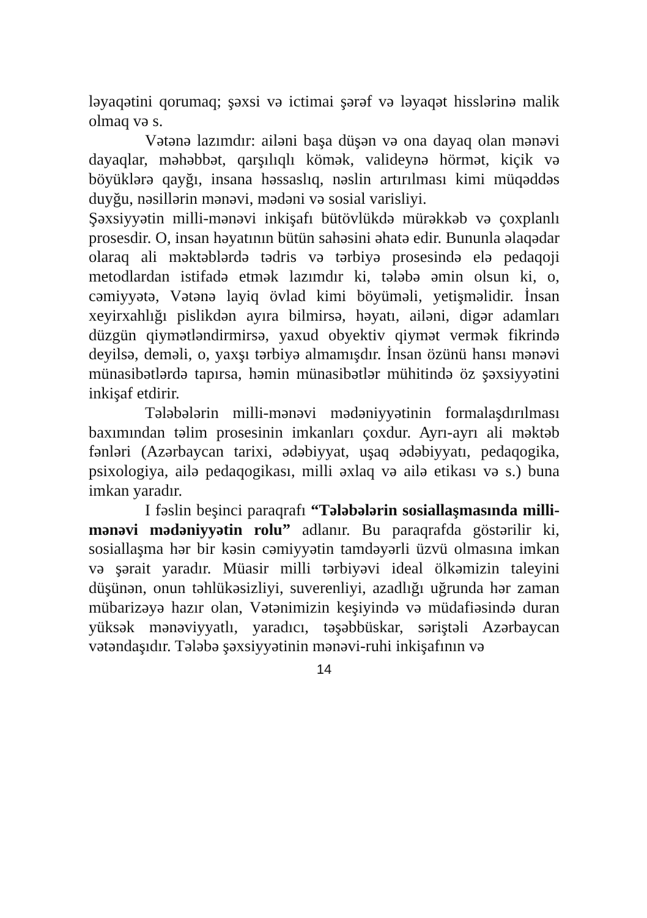ləyaqətini qorumaq; şəxsi və ictimai şərəf və ləyaqət hisslərinə malik olmaq və s.
Vətənə lazımdır: ailəni başa düşən və ona dayaq olan mənəvi dayaqlar, məhəbbət, qarşılıqlı kömək, valideynə hörmət, kiçik və böyüklərə qayğı, insana həssaslıq, nəslin artırılması kimi müqəddəs duyğu, nəsillərin mənəvi, mədəni və sosial varisliyi.
Şəxsiyyətin milli-mənəvi inkişafı bütövlükdə mürəkkəb və çoxplanlı prosesdir. O, insan həyatının bütün sahəsini əhatə edir. Bununla əlaqədar olaraq ali məktəblərdə tədris və tərbiyə prosesində elə pedaqoji metodlardan istifadə etmək lazımdır ki, tələbə əmin olsun ki, o, cəmiyyətə, Vətənə layiq övlad kimi böyüməli, yetişməlidir. İnsan xeyirxahlığı pislikdən ayıra bilmirsə, həyatı, ailəni, digər adamları düzgün qiymətləndirmirsə, yaxud obyektiv qiymət vermək fikrində deyilsə, deməli, o, yaxşı tərbiyə almamışdır. İnsan özünü hansı mənəvi münasibətlərdə tapırsa, həmin münasibətlər mühitində öz şəxsiyyətini inkişaf etdirir.
Tələbələrin milli-mənəvi mədəniyyətinin formalaşdırılması baxımından təlim prosesinin imkanları çoxdur. Ayrı-ayrı ali məktəb fənləri (Azərbaycan tarixi, ədəbiyyat, uşaq ədəbiyyatı, pedaqogika, psixologiya, ailə pedaqogikası, milli əxlaq və ailə etikası və s.) buna imkan yaradır.
I fəslin beşinci paraqrafı “Tələbələrin sosiallaşmasında milli-mənəvi mədəniyyətin rolu” adlanır. Bu paraqrafda göstərilir ki, sosiallaşma hər bir kəsin cəmiyyətin tamdəyərli üzvü olmasına imkan və şərait yaradır. Müasir milli tərbiyəvi ideal ölkəmizin taleyini düşünən, onun təhlükəsizliyi, suverenliyi, azadlığı uğrunda hər zaman mübarizəyə hazır olan, Vətənimizin keşiyində və müdafiəsində duran yüksək mənəviyyatlı, yaradıcı, təşəbbüskar, səriştəli Azərbaycan vətəndaşıdır. Tələbə şəxsiyyətinin mənəvi-ruhi inkişafının və
14